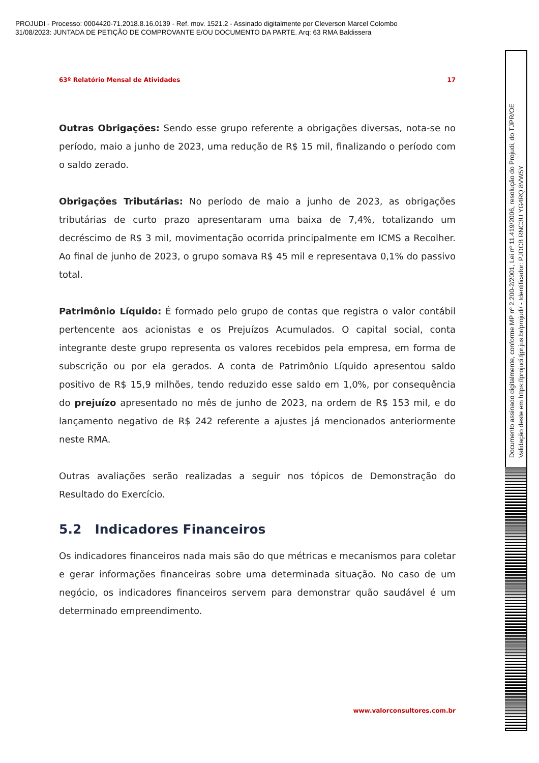PROJUDI - Processo: 0004420-71.2018.8.16.0139 - Ref. mov. 1521.2 - Assinado digitalmente por Cleverson Marcel Colombo
31/08/2023: JUNTADA DE PETIÇÃO DE COMPROVANTE E/OU DOCUMENTO DA PARTE. Arq: 63 RMA Baldissera
63º Relatório Mensal de Atividades 17
Outras Obrigações: Sendo esse grupo referente a obrigações diversas, nota-se no período, maio a junho de 2023, uma redução de R$ 15 mil, finalizando o período com o saldo zerado.
Obrigações Tributárias: No período de maio a junho de 2023, as obrigações tributárias de curto prazo apresentaram uma baixa de 7,4%, totalizando um decréscimo de R$ 3 mil, movimentação ocorrida principalmente em ICMS a Recolher. Ao final de junho de 2023, o grupo somava R$ 45 mil e representava 0,1% do passivo total.
Patrimônio Líquido: É formado pelo grupo de contas que registra o valor contábil pertencente aos acionistas e os Prejuízos Acumulados. O capital social, conta integrante deste grupo representa os valores recebidos pela empresa, em forma de subscrição ou por ela gerados. A conta de Patrimônio Líquido apresentou saldo positivo de R$ 15,9 milhões, tendo reduzido esse saldo em 1,0%, por consequência do prejuízo apresentado no mês de junho de 2023, na ordem de R$ 153 mil, e do lançamento negativo de R$ 242 referente a ajustes já mencionados anteriormente neste RMA.
Outras avaliações serão realizadas a seguir nos tópicos de Demonstração do Resultado do Exercício.
5.2 Indicadores Financeiros
Os indicadores financeiros nada mais são do que métricas e mecanismos para coletar e gerar informações financeiras sobre uma determinada situação. No caso de um negócio, os indicadores financeiros servem para demonstrar quão saudável é um determinado empreendimento.
www.valorconsultores.com.br
Documento assinado digitalmente, conforme MP nº 2.200-2/2001, Lei nº 11.419/2006, resolução do Projudi, do TJPR/OE
Validação deste em https://projudi.tjpr.jus.br/projudi/ - Identificador: PJDCB RNC3U YG4RQ 8VW5Y